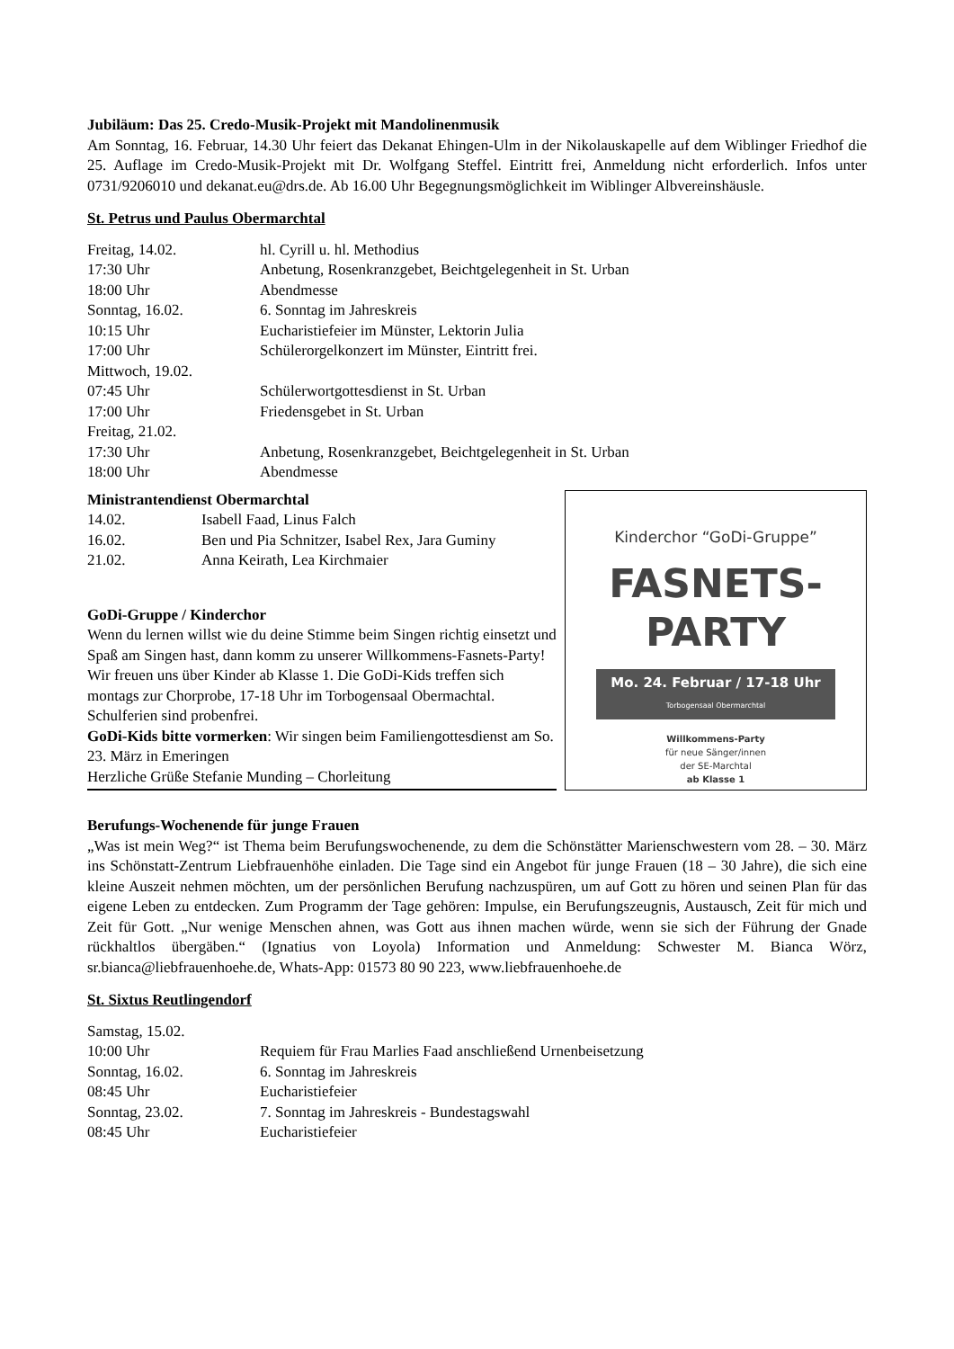Jubiläum: Das 25. Credo-Musik-Projekt mit Mandolinenmusik
Am Sonntag, 16. Februar, 14.30 Uhr feiert das Dekanat Ehingen-Ulm in der Nikolauskapelle auf dem Wiblinger Friedhof die 25. Auflage im Credo-Musik-Projekt mit Dr. Wolfgang Steffel. Eintritt frei, Anmeldung nicht erforderlich. Infos unter 0731/9206010 und dekanat.eu@drs.de. Ab 16.00 Uhr Begegnungsmöglichkeit im Wiblinger Albvereinshäusle.
St. Petrus und Paulus Obermarchtal
| Freitag, 14.02. | hl. Cyrill u. hl. Methodius |
| 17:30 Uhr | Anbetung, Rosenkranzgebet, Beichtgelegenheit in St. Urban |
| 18:00 Uhr | Abendmesse |
| Sonntag, 16.02. | 6. Sonntag im Jahreskreis |
| 10:15 Uhr | Eucharistiefeier im Münster, Lektorin Julia |
| 17:00 Uhr | Schülerorgelkonzert im Münster, Eintritt frei. |
| Mittwoch, 19.02. | |
| 07:45 Uhr | Schülerwortgottesdienst in St. Urban |
| 17:00 Uhr | Friedensgebet in St. Urban |
| Freitag, 21.02. | |
| 17:30 Uhr | Anbetung, Rosenkranzgebet, Beichtgelegenheit in St. Urban |
| 18:00 Uhr | Abendmesse |
Ministrantendienst Obermarchtal
| 14.02. | Isabell Faad, Linus Falch |
| 16.02. | Ben und Pia Schnitzer, Isabel Rex, Jara Guminy |
| 21.02. | Anna Keirath, Lea Kirchmaier |
GoDi-Gruppe / Kinderchor
Wenn du lernen willst wie du deine Stimme beim Singen richtig einsetzt und Spaß am Singen hast, dann komm zu unserer Willkommens-Fasnets-Party! Wir freuen uns über Kinder ab Klasse 1. Die GoDi-Kids treffen sich montags zur Chorprobe, 17-18 Uhr im Torbogensaal Obermachtal. Schulferien sind probenfrei.
GoDi-Kids bitte vormerken: Wir singen beim Familiengottesdienst am So. 23. März in Emeringen
Herzliche Grüße Stefanie Munding – Chorleitung
Kinderchor “GoDi-Gruppe”
FASNETS-
PARTY
Mo. 24. Februar / 17-18 Uhr
Torbogensaal Obermarchtal
Willkommens-Party
für neue Sänger/innen
der SE-Marchtal
ab Klasse 1
Berufungs-Wochenende für junge Frauen
„Was ist mein Weg?“ ist Thema beim Berufungswochenende, zu dem die Schönstätter Marienschwestern vom 28. – 30. März ins Schönstatt-Zentrum Liebfrauenhöhe einladen. Die Tage sind ein Angebot für junge Frauen (18 – 30 Jahre), die sich eine kleine Auszeit nehmen möchten, um der persönlichen Berufung nachzuspüren, um auf Gott zu hören und seinen Plan für das eigene Leben zu entdecken. Zum Programm der Tage gehören: Impulse, ein Berufungszeugnis, Austausch, Zeit für mich und Zeit für Gott. „Nur wenige Menschen ahnen, was Gott aus ihnen machen würde, wenn sie sich der Führung der Gnade rückhaltlos übergäben.“ (Ignatius von Loyola) Information und Anmeldung: Schwester M. Bianca Wörz, sr.bianca@liebfrauenhoehe.de, Whats-App: 01573 80 90 223, www.liebfrauenhoehe.de
St. Sixtus Reutlingendorf
| Samstag, 15.02. | |
| 10:00 Uhr | Requiem für Frau Marlies Faad anschließend Urnenbeisetzung |
| Sonntag, 16.02. | 6. Sonntag im Jahreskreis |
| 08:45 Uhr | Eucharistiefeier |
| Sonntag, 23.02. | 7. Sonntag im Jahreskreis - Bundestagswahl |
| 08:45 Uhr | Eucharistiefeier |